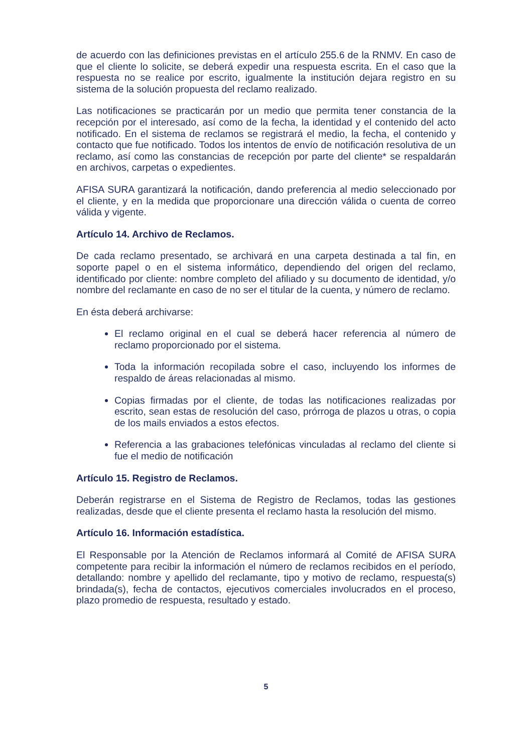de acuerdo con las definiciones previstas en el artículo 255.6 de la RNMV. En caso de que el cliente lo solicite, se deberá expedir una respuesta escrita. En el caso que la respuesta no se realice por escrito, igualmente la institución dejara registro en su sistema de la solución propuesta del reclamo realizado.
Las notificaciones se practicarán por un medio que permita tener constancia de la recepción por el interesado, así como de la fecha, la identidad y el contenido del acto notificado. En el sistema de reclamos se registrará el medio, la fecha, el contenido y contacto que fue notificado. Todos los intentos de envío de notificación resolutiva de un reclamo, así como las constancias de recepción por parte del cliente* se respaldarán en archivos, carpetas o expedientes.
AFISA SURA garantizará la notificación, dando preferencia al medio seleccionado por el cliente, y en la medida que proporcionare una dirección válida o cuenta de correo válida y vigente.
Artículo 14. Archivo de Reclamos.
De cada reclamo presentado, se archivará en una carpeta destinada a tal fin, en soporte papel o en el sistema informático, dependiendo del origen del reclamo, identificado por cliente: nombre completo del afiliado y su documento de identidad, y/o nombre del reclamante en caso de no ser el titular de la cuenta, y número de reclamo.
En ésta deberá archivarse:
El reclamo original en el cual se deberá hacer referencia al número de reclamo proporcionado por el sistema.
Toda la información recopilada sobre el caso, incluyendo los informes de respaldo de áreas relacionadas al mismo.
Copias firmadas por el cliente, de todas las notificaciones realizadas por escrito, sean estas de resolución del caso, prórroga de plazos u otras, o copia de los mails enviados a estos efectos.
Referencia a las grabaciones telefónicas vinculadas al reclamo del cliente si fue el medio de notificación
Artículo 15. Registro de Reclamos.
Deberán registrarse en el Sistema de Registro de Reclamos, todas las gestiones realizadas, desde que el cliente presenta el reclamo hasta la resolución del mismo.
Artículo 16. Información estadística.
El Responsable por la Atención de Reclamos informará al Comité de AFISA SURA competente para recibir la información el número de reclamos recibidos en el período, detallando: nombre y apellido del reclamante, tipo y motivo de reclamo, respuesta(s) brindada(s), fecha de contactos, ejecutivos comerciales involucrados en el proceso, plazo promedio de respuesta, resultado y estado.
5